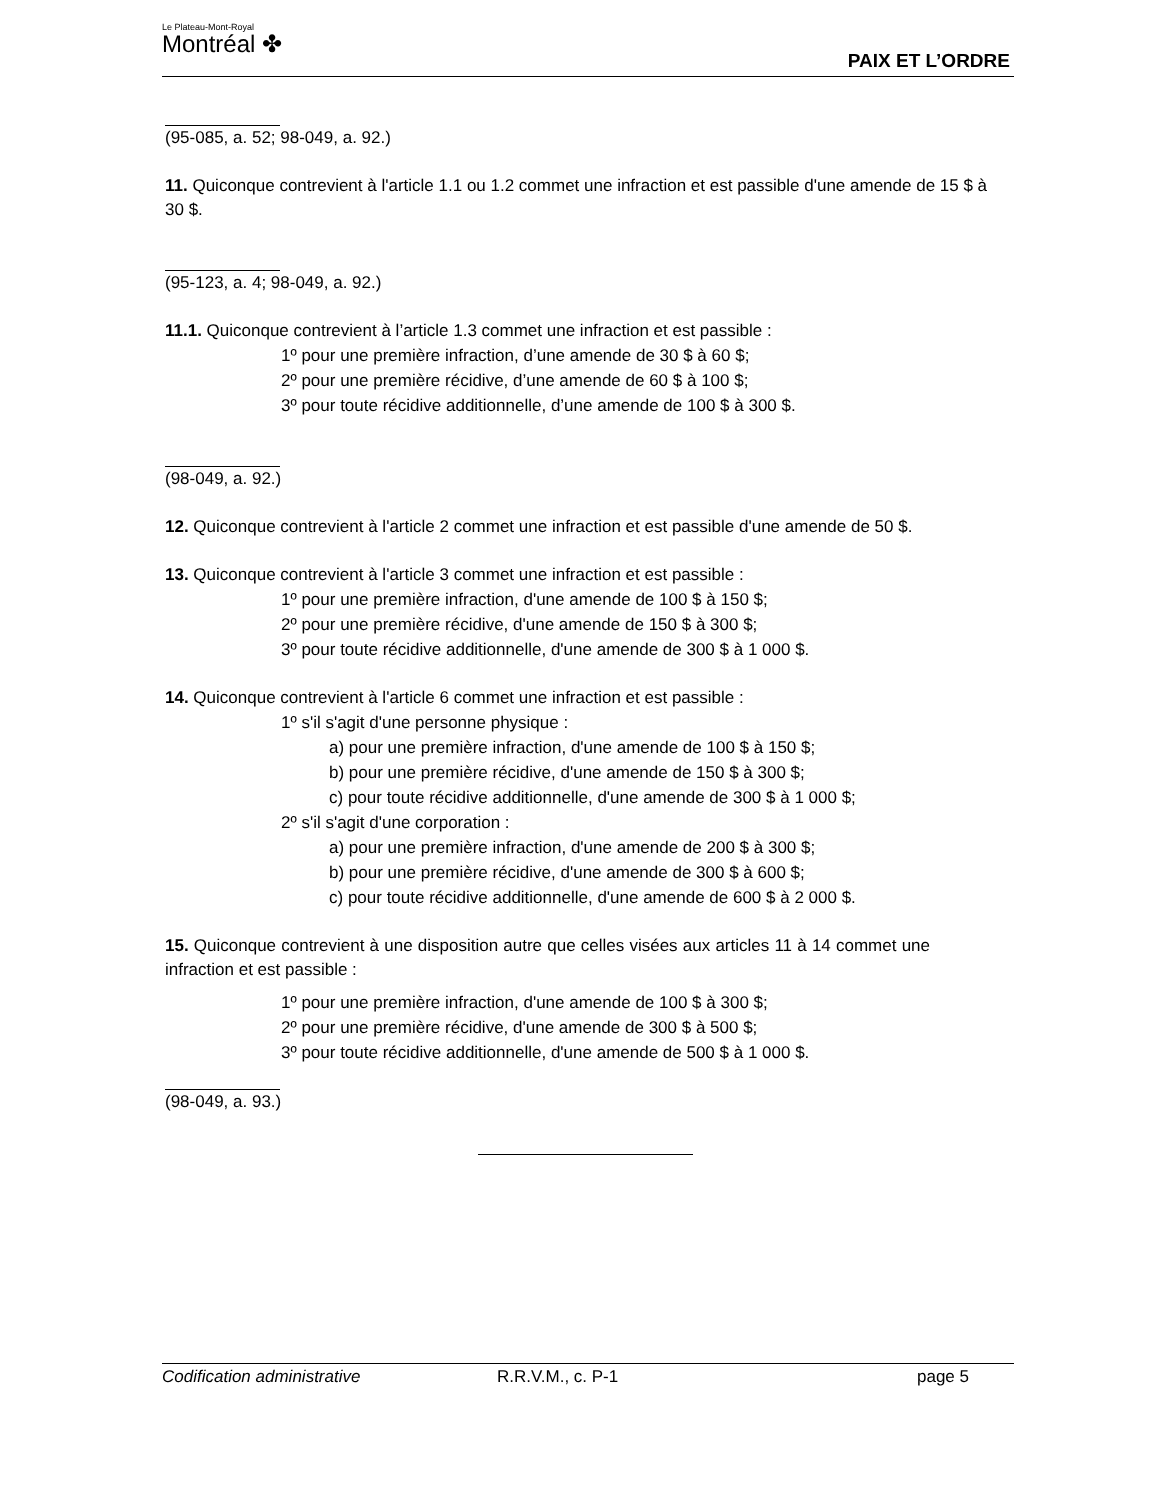Le Plateau-Mont-Royal
Montréal ✤
PAIX ET L’ORDRE
(95-085, a. 52; 98-049, a. 92.)
11. Quiconque contrevient à l'article 1.1 ou 1.2 commet une infraction et est passible d'une amende de 15 $ à 30 $.
(95-123, a. 4; 98-049, a. 92.)
11.1. Quiconque contrevient à l’article 1.3 commet une infraction et est passible :
1º pour une première infraction, d’une amende de 30 $ à 60 $;
2º pour une première récidive, d’une amende de 60 $ à 100 $;
3º pour toute récidive additionnelle, d’une amende de 100 $ à 300 $.
(98-049, a. 92.)
12. Quiconque contrevient à l'article 2 commet une infraction et est passible d'une amende de 50 $.
13. Quiconque contrevient à l'article 3 commet une infraction et est passible :
1º pour une première infraction, d'une amende de 100 $ à 150 $;
2º pour une première récidive, d'une amende de 150 $ à 300 $;
3º pour toute récidive additionnelle, d'une amende de 300 $ à 1 000 $.
14. Quiconque contrevient à l'article 6 commet une infraction et est passible :
1º s'il s'agit d'une personne physique :
a) pour une première infraction, d'une amende de 100 $ à 150 $;
b) pour une première récidive, d'une amende de 150 $ à 300 $;
c) pour toute récidive additionnelle, d'une amende de 300 $ à 1 000 $;
2º s'il s'agit d'une corporation :
a) pour une première infraction, d'une amende de 200 $ à 300 $;
b) pour une première récidive, d'une amende de 300 $ à 600 $;
c) pour toute récidive additionnelle, d'une amende de 600 $ à 2 000 $.
15. Quiconque contrevient à une disposition autre que celles visées aux articles 11 à 14 commet une infraction et est passible :
1º pour une première infraction, d'une amende de 100 $ à 300 $;
2º pour une première récidive, d'une amende de 300 $ à 500 $;
3º pour toute récidive additionnelle, d'une amende de 500 $ à 1 000 $.
(98-049, a. 93.)
Codification administrative R.R.V.M., c. P-1 page 5